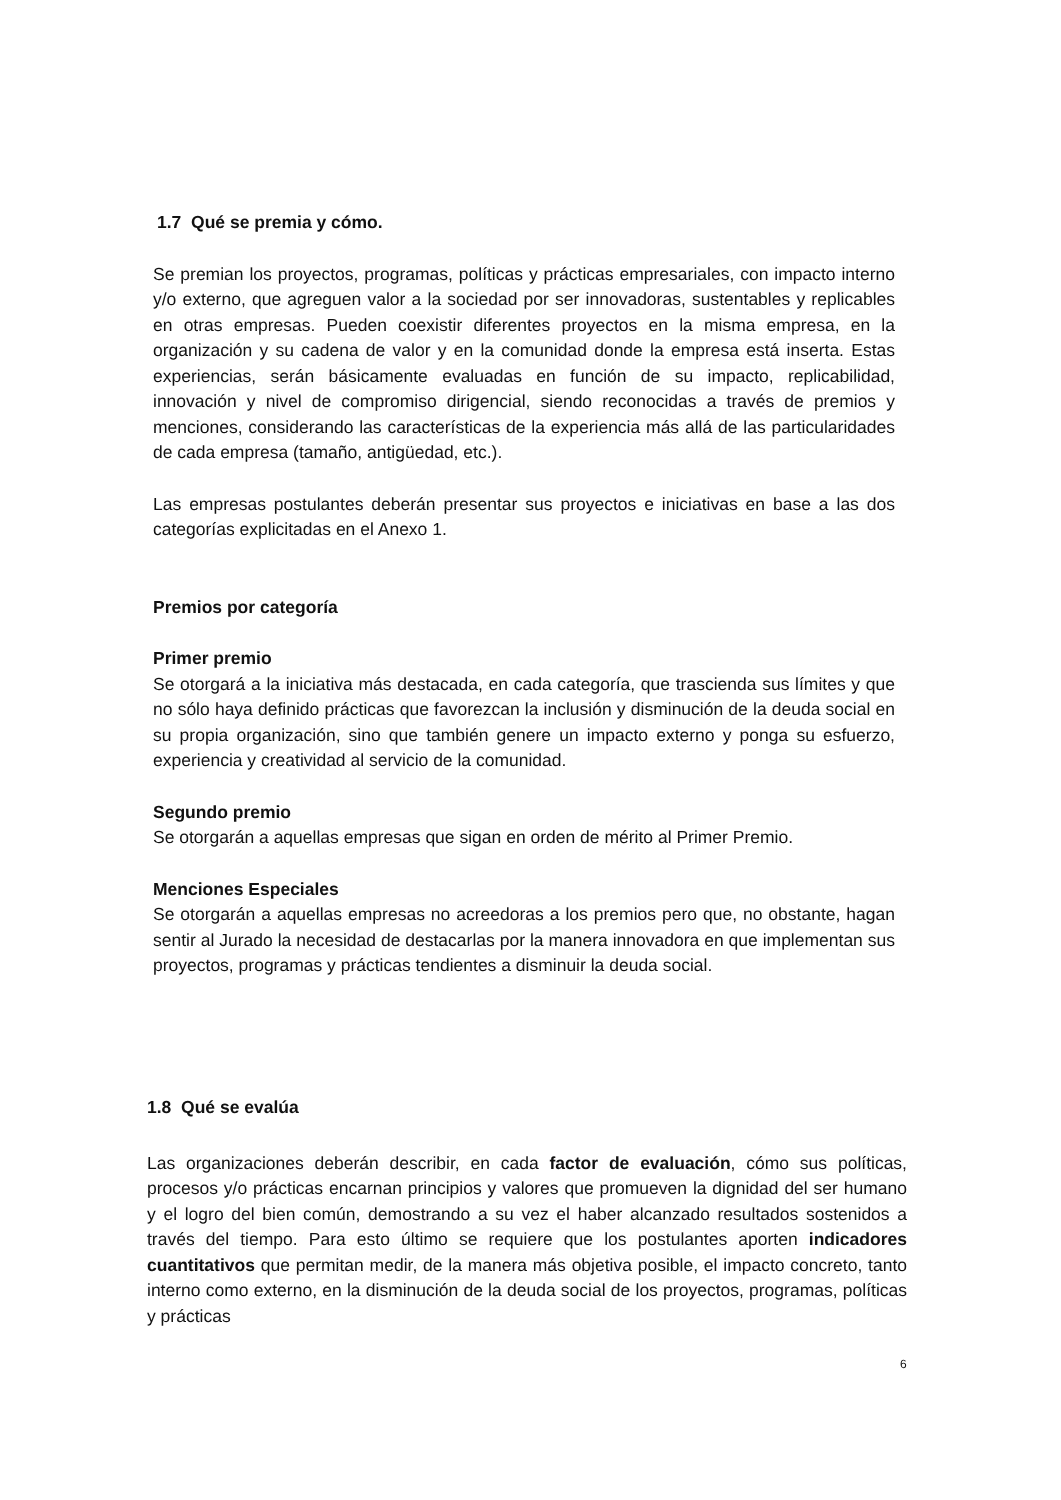1.7 Qué se premia y cómo.
Se premian los proyectos, programas, políticas y prácticas empresariales, con impacto interno y/o externo, que agreguen valor a la sociedad por ser innovadoras, sustentables y replicables en otras empresas. Pueden coexistir diferentes proyectos en la misma empresa, en la organización y su cadena de valor y en la comunidad donde la empresa está inserta. Estas experiencias, serán básicamente evaluadas en función de su impacto, replicabilidad, innovación y nivel de compromiso dirigencial, siendo reconocidas a través de premios y menciones, considerando las características de la experiencia más allá de las particularidades de cada empresa (tamaño, antigüedad, etc.).
Las empresas postulantes deberán presentar sus proyectos e iniciativas en base a las dos categorías explicitadas en el Anexo 1.
Premios por categoría
Primer premio
Se otorgará a la iniciativa más destacada, en cada categoría, que trascienda sus límites y que no sólo haya definido prácticas que favorezcan la inclusión y disminución de la deuda social en su propia organización, sino que también genere un impacto externo y ponga su esfuerzo, experiencia y creatividad al servicio de la comunidad.
Segundo premio
Se otorgarán a aquellas empresas que sigan en orden de mérito al Primer Premio.
Menciones Especiales
Se otorgarán a aquellas empresas no acreedoras a los premios pero que, no obstante, hagan sentir al Jurado la necesidad de destacarlas por la manera innovadora en que implementan sus proyectos, programas y prácticas tendientes a disminuir la deuda social.
1.8 Qué se evalúa
Las organizaciones deberán describir, en cada factor de evaluación, cómo sus políticas, procesos y/o prácticas encarnan principios y valores que promueven la dignidad del ser humano y el logro del bien común, demostrando a su vez el haber alcanzado resultados sostenidos a través del tiempo. Para esto último se requiere que los postulantes aporten indicadores cuantitativos que permitan medir, de la manera más objetiva posible, el impacto concreto, tanto interno como externo, en la disminución de la deuda social de los proyectos, programas, políticas y prácticas
6